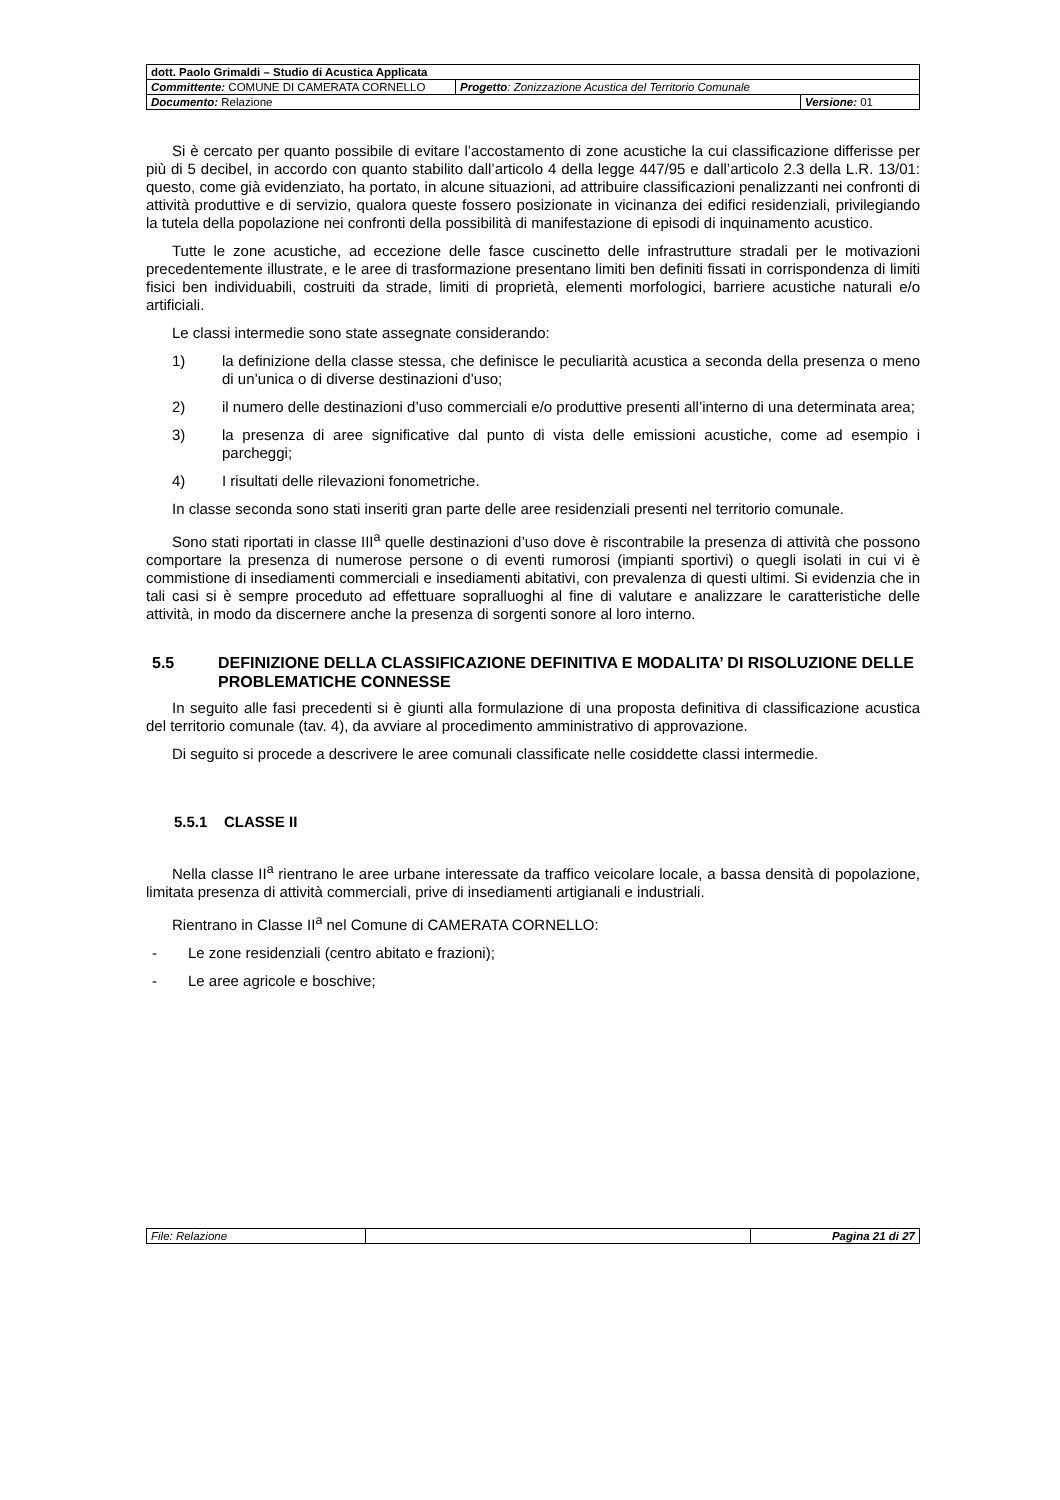| dott. Paolo Grimaldi – Studio di Acustica Applicata | | |
| Committente: COMUNE DI CAMERATA CORNELLO | Progetto : Zonizzazione Acustica del Territorio Comunale | |
| Documento: Relazione | | Versione: 01 |
Si è cercato per quanto possibile di evitare l’accostamento di zone acustiche la cui classificazione differisse per più di 5 decibel, in accordo con quanto stabilito dall’articolo 4 della legge 447/95 e dall’articolo 2.3 della L.R. 13/01: questo, come già evidenziato, ha portato, in alcune situazioni, ad attribuire classificazioni penalizzanti nei confronti di attività produttive e di servizio, qualora queste fossero posizionate in vicinanza dei edifici residenziali, privilegiando la tutela della popolazione nei confronti della possibilità di manifestazione di episodi di inquinamento acustico.
Tutte le zone acustiche, ad eccezione delle fasce cuscinetto delle infrastrutture stradali per le motivazioni precedentemente illustrate, e le aree di trasformazione presentano limiti ben definiti fissati in corrispondenza di limiti fisici ben individuabili, costruiti da strade, limiti di proprietà, elementi morfologici, barriere acustiche naturali e/o artificiali.
Le classi intermedie sono state assegnate considerando:
1) la definizione della classe stessa, che definisce le peculiarità acustica a seconda della presenza o meno di un’unica o di diverse destinazioni d’uso;
2) il numero delle destinazioni d’uso commerciali e/o produttive presenti all’interno di una determinata area;
3) la presenza di aree significative dal punto di vista delle emissioni acustiche, come ad esempio i parcheggi;
4) I risultati delle rilevazioni fonometriche.
In classe seconda sono stati inseriti gran parte delle aree residenziali presenti nel territorio comunale.
Sono stati riportati in classe III<sup>a</sup> quelle destinazioni d’uso dove è riscontrabile la presenza di attività che possono comportare la presenza di numerose persone o di eventi rumorosi (impianti sportivi) o quegli isolati in cui vi è commistione di insediamenti commerciali e insediamenti abitativi, con prevalenza di questi ultimi. Si evidenzia che in tali casi si è sempre proceduto ad effettuare sopralluoghi al fine di valutare e analizzare le caratteristiche delle attività, in modo da discernere anche la presenza di sorgenti sonore al loro interno.
5.5 DEFINIZIONE DELLA CLASSIFICAZIONE DEFINITIVA E MODALITA’ DI RISOLUZIONE DELLE PROBLEMATICHE CONNESSE
In seguito alle fasi precedenti si è giunti alla formulazione di una proposta definitiva di classificazione acustica del territorio comunale (tav. 4), da avviare al procedimento amministrativo di approvazione.
Di seguito si procede a descrivere le aree comunali classificate nelle cosiddette classi intermedie.
5.5.1 CLASSE II
Nella classe II<sup>a</sup> rientrano le aree urbane interessate da traffico veicolare locale, a bassa densità di popolazione, limitata presenza di attività commerciali, prive di insediamenti artigianali e industriali.
Rientrano in Classe II<sup>a</sup> nel Comune di CAMERATA CORNELLO:
- Le zone residenziali (centro abitato e frazioni);
- Le aree agricole e boschive;
| File: Relazione | | Pagina 21 di 27 |